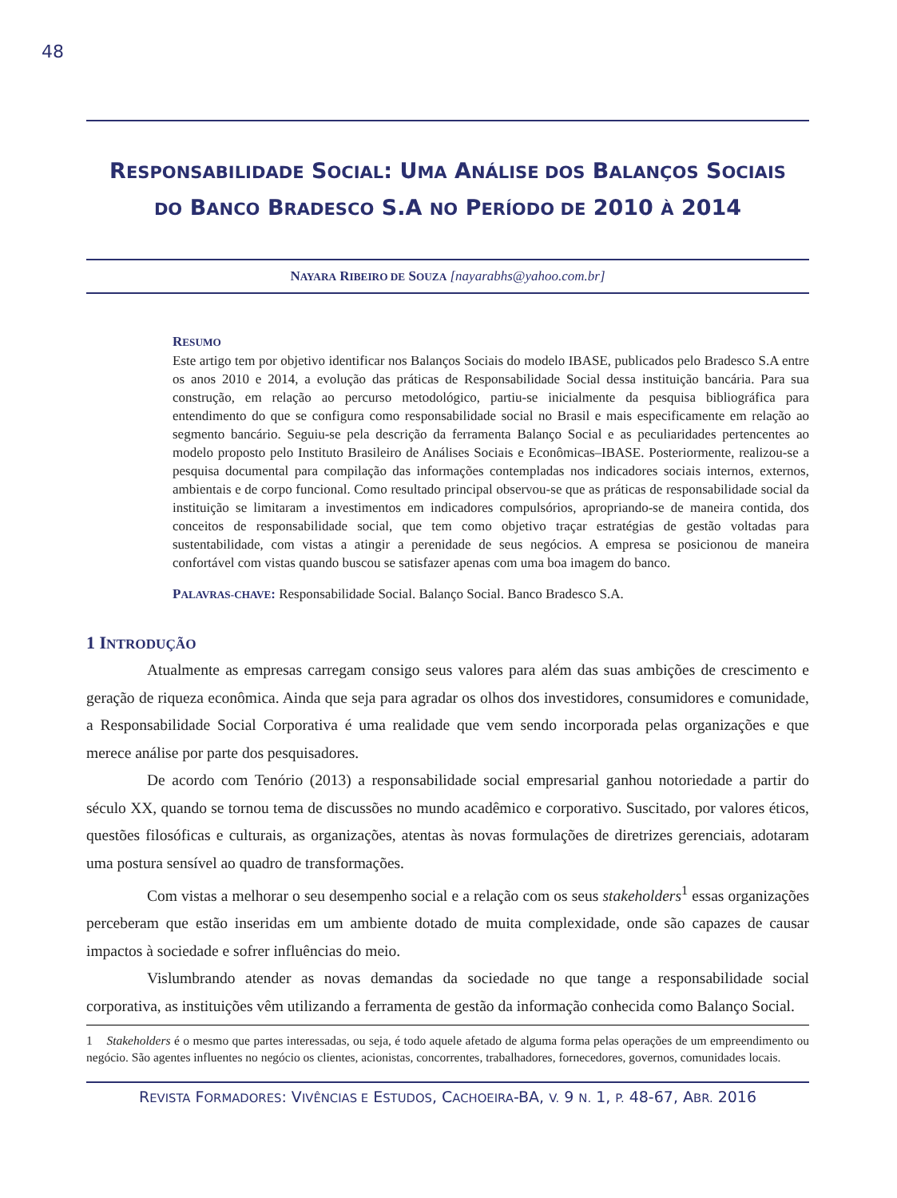48
RESPONSABILIDADE SOCIAL: UMA ANÁLISE DOS BALANÇOS SOCIAIS
DO BANCO BRADESCO S.A NO PERÍODO DE 2010 À 2014
NAYARA RIBEIRO DE SOUZA [nayarabhs@yahoo.com.br]
RESUMO
Este artigo tem por objetivo identificar nos Balanços Sociais do modelo IBASE, publicados pelo Bradesco S.A entre os anos 2010 e 2014, a evolução das práticas de Responsabilidade Social dessa instituição bancária. Para sua construção, em relação ao percurso metodológico, partiu-se inicialmente da pesquisa bibliográfica para entendimento do que se configura como responsabilidade social no Brasil e mais especificamente em relação ao segmento bancário. Seguiu-se pela descrição da ferramenta Balanço Social e as peculiaridades pertencentes ao modelo proposto pelo Instituto Brasileiro de Análises Sociais e Econômicas–IBASE. Posteriormente, realizou-se a pesquisa documental para compilação das informações contempladas nos indicadores sociais internos, externos, ambientais e de corpo funcional. Como resultado principal observou-se que as práticas de responsabilidade social da instituição se limitaram a investimentos em indicadores compulsórios, apropriando-se de maneira contida, dos conceitos de responsabilidade social, que tem como objetivo traçar estratégias de gestão voltadas para sustentabilidade, com vistas a atingir a perenidade de seus negócios. A empresa se posicionou de maneira confortável com vistas quando buscou se satisfazer apenas com uma boa imagem do banco.
PALAVRAS-CHAVE: Responsabilidade Social. Balanço Social. Banco Bradesco S.A.
1 INTRODUÇÃO
Atualmente as empresas carregam consigo seus valores para além das suas ambições de crescimento e geração de riqueza econômica. Ainda que seja para agradar os olhos dos investidores, consumidores e comunidade, a Responsabilidade Social Corporativa é uma realidade que vem sendo incorporada pelas organizações e que merece análise por parte dos pesquisadores.
De acordo com Tenório (2013) a responsabilidade social empresarial ganhou notoriedade a partir do século XX, quando se tornou tema de discussões no mundo acadêmico e corporativo. Suscitado, por valores éticos, questões filosóficas e culturais, as organizações, atentas às novas formulações de diretrizes gerenciais, adotaram uma postura sensível ao quadro de transformações.
Com vistas a melhorar o seu desempenho social e a relação com os seus stakeholders<sup>1</sup> essas organizações perceberam que estão inseridas em um ambiente dotado de muita complexidade, onde são capazes de causar impactos à sociedade e sofrer influências do meio.
Vislumbrando atender as novas demandas da sociedade no que tange a responsabilidade social corporativa, as instituições vêm utilizando a ferramenta de gestão da informação conhecida como Balanço Social.
1 Stakeholders é o mesmo que partes interessadas, ou seja, é todo aquele afetado de alguma forma pelas operações de um empreendimento ou negócio. São agentes influentes no negócio os clientes, acionistas, concorrentes, trabalhadores, fornecedores, governos, comunidades locais.
REVISTA FORMADORES: VIVÊNCIAS E ESTUDOS, CACHOEIRA-BA, V. 9 N. 1, P. 48-67, ABR. 2016